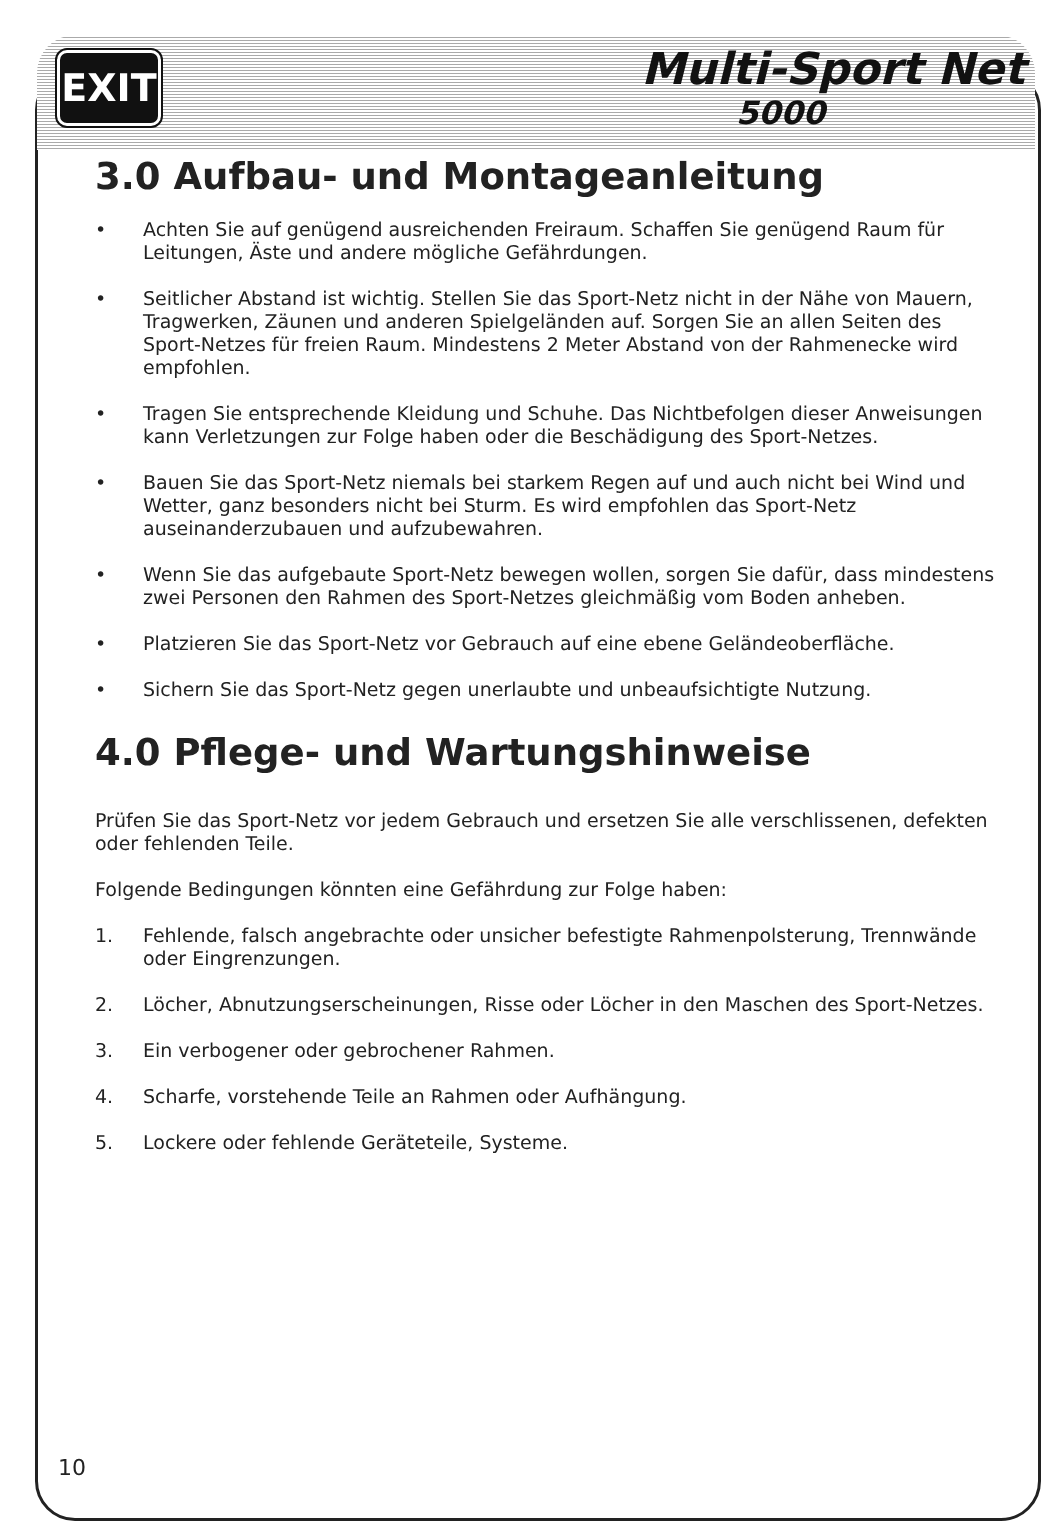EXIT Multi-Sport Net
5000
3.0 Aufbau- und Montageanleitung
• Achten Sie auf genügend ausreichenden Freiraum. Schaffen Sie genügend Raum für Leitungen, Äste und andere mögliche Gefährdungen.
• Seitlicher Abstand ist wichtig. Stellen Sie das Sport-Netz nicht in der Nähe von Mauern, Tragwerken, Zäunen und anderen Spielgeländen auf. Sorgen Sie an allen Seiten des Sport-Netzes für freien Raum. Mindestens 2 Meter Abstand von der Rahmenecke wird empfohlen.
• Tragen Sie entsprechende Kleidung und Schuhe. Das Nichtbefolgen dieser Anweisungen kann Verletzungen zur Folge haben oder die Beschädigung des Sport-Netzes.
• Bauen Sie das Sport-Netz niemals bei starkem Regen auf und auch nicht bei Wind und Wetter, ganz besonders nicht bei Sturm. Es wird empfohlen das Sport-Netz auseinanderzubauen und aufzubewahren.
• Wenn Sie das aufgebaute Sport-Netz bewegen wollen, sorgen Sie dafür, dass mindestens zwei Personen den Rahmen des Sport-Netzes gleichmäßig vom Boden anheben.
• Platzieren Sie das Sport-Netz vor Gebrauch auf eine ebene Geländeoberfläche.
• Sichern Sie das Sport-Netz gegen unerlaubte und unbeaufsichtigte Nutzung.
4.0 Pflege- und Wartungshinweise
Prüfen Sie das Sport-Netz vor jedem Gebrauch und ersetzen Sie alle verschlissenen, defekten oder fehlenden Teile.
Folgende Bedingungen könnten eine Gefährdung zur Folge haben:
1. Fehlende, falsch angebrachte oder unsicher befestigte Rahmenpolsterung, Trennwände oder Eingrenzungen.
2. Löcher, Abnutzungserscheinungen, Risse oder Löcher in den Maschen des Sport-Netzes.
3. Ein verbogener oder gebrochener Rahmen.
4. Scharfe, vorstehende Teile an Rahmen oder Aufhängung.
5. Lockere oder fehlende Geräteteile, Systeme.
10